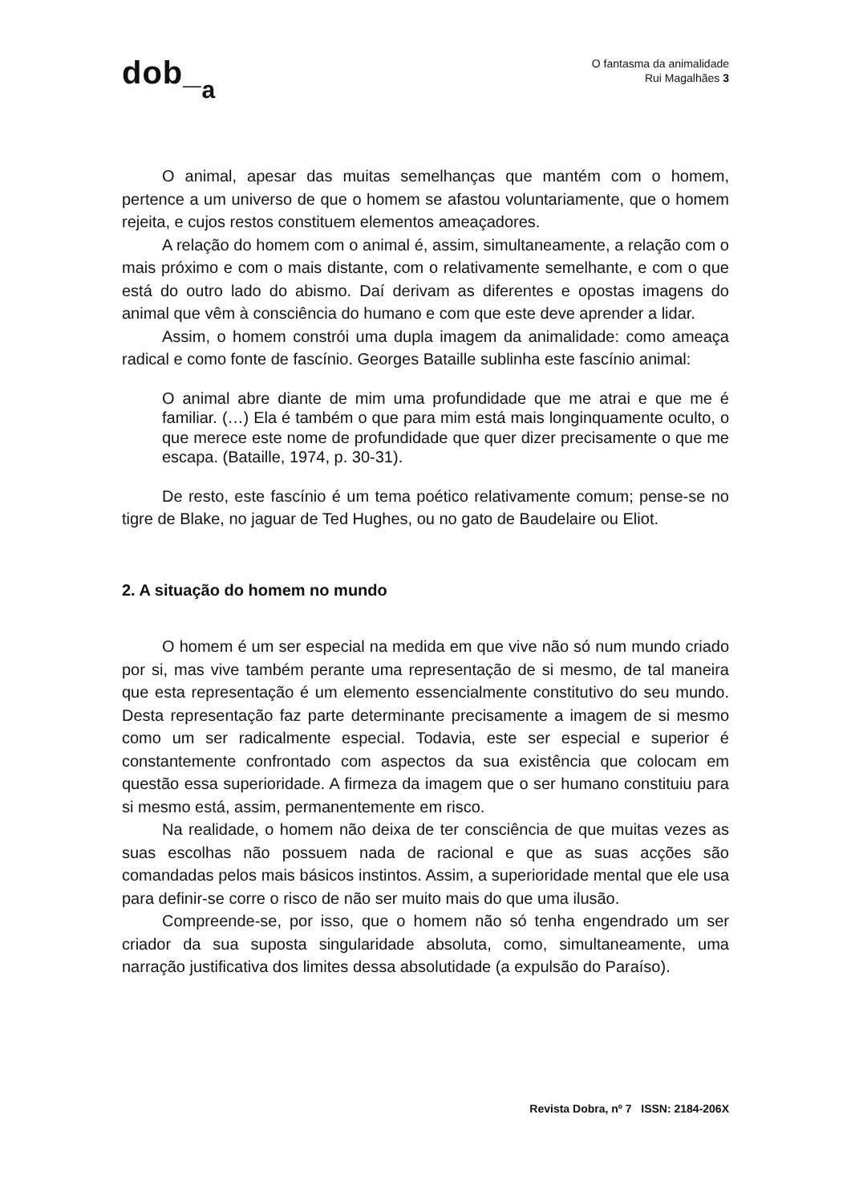dob_<sub>a</sub>
O fantasma da animalidade
Rui Magalhães 3
O animal, apesar das muitas semelhanças que mantém com o homem, pertence a um universo de que o homem se afastou voluntariamente, que o homem rejeita, e cujos restos constituem elementos ameaçadores.
A relação do homem com o animal é, assim, simultaneamente, a relação com o mais próximo e com o mais distante, com o relativamente semelhante, e com o que está do outro lado do abismo. Daí derivam as diferentes e opostas imagens do animal que vêm à consciência do humano e com que este deve aprender a lidar.
Assim, o homem constrói uma dupla imagem da animalidade: como ameaça radical e como fonte de fascínio. Georges Bataille sublinha este fascínio animal:
O animal abre diante de mim uma profundidade que me atrai e que me é familiar. (…) Ela é também o que para mim está mais longinquamente oculto, o que merece este nome de profundidade que quer dizer precisamente o que me escapa. (Bataille, 1974, p. 30-31).
De resto, este fascínio é um tema poético relativamente comum; pense-se no tigre de Blake, no jaguar de Ted Hughes, ou no gato de Baudelaire ou Eliot.
2. A situação do homem no mundo
O homem é um ser especial na medida em que vive não só num mundo criado por si, mas vive também perante uma representação de si mesmo, de tal maneira que esta representação é um elemento essencialmente constitutivo do seu mundo. Desta representação faz parte determinante precisamente a imagem de si mesmo como um ser radicalmente especial. Todavia, este ser especial e superior é constantemente confrontado com aspectos da sua existência que colocam em questão essa superioridade. A firmeza da imagem que o ser humano constituiu para si mesmo está, assim, permanentemente em risco.
Na realidade, o homem não deixa de ter consciência de que muitas vezes as suas escolhas não possuem nada de racional e que as suas acções são comandadas pelos mais básicos instintos. Assim, a superioridade mental que ele usa para definir-se corre o risco de não ser muito mais do que uma ilusão.
Compreende-se, por isso, que o homem não só tenha engendrado um ser criador da sua suposta singularidade absoluta, como, simultaneamente, uma narração justificativa dos limites dessa absolutidade (a expulsão do Paraíso).
Revista Dobra, nº 7 ISSN: 2184-206X